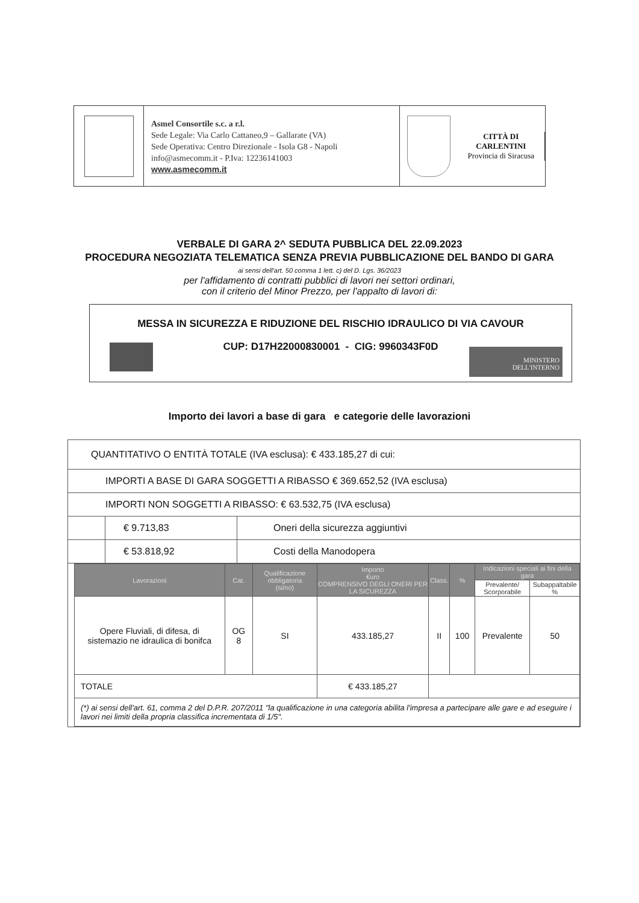Asmel Consortile s.c. a r.l.
Sede Legale: Via Carlo Cattaneo,9 – Gallarate (VA)
Sede Operativa: Centro Direzionale - Isola G8 - Napoli
info@asmecomm.it - P.Iva: 12236141003
www.asmecomm.it
CITTÀ DI CARLENTINI
Provincia di Siracusa
VERBALE DI GARA 2^ SEDUTA PUBBLICA DEL 22.09.2023
PROCEDURA NEGOZIATA TELEMATICA SENZA PREVIA PUBBLICAZIONE DEL BANDO DI GARA
ai sensi dell'art. 50 comma 1 lett. c) del D. Lgs. 36/2023
per l'affidamento di contratti pubblici di lavori nei settori ordinari,
con il criterio del Minor Prezzo, per l'appalto di lavori di:
MESSA IN SICUREZZA E RIDUZIONE DEL RISCHIO IDRAULICO DI VIA CAVOUR
CUP: D17H22000830001 - CIG: 9960343F0D
MINISTERO
DELL'INTERNO
Importo dei lavori a base di gara e categorie delle lavorazioni
| QUANTITATIVO O ENTITÀ TOTALE (IVA esclusa): € 433.185,27 di cui: | | |
| IMPORTI A BASE DI GARA SOGGETTI A RIBASSO € 369.652,52 (IVA esclusa) | | |
| IMPORTI NON SOGGETTI A RIBASSO: € 63.532,75 (IVA esclusa) | | |
| | € 9.713,83 | Oneri della sicurezza aggiuntivi |
| | € 53.818,92 | Costi della Manodopera |
| / Lavorazioni / Cat. / Qualificazione obbligatoria (si/no) / Importo €uro COMPRENSIVO DEGLI ONERI PER LA SICUREZZA / Class. / % / Indicazioni speciali ai fini della gara / / / --- / --- / --- / --- / --- / --- / --- / --- / / / / / / / / Prevalente/ Scorporabile / Subappaltabile % / / Opere Fluviali, di difesa, di sistemazio ne idraulica di bonifca / OG 8 / SI / 433.185,27 / II / 100 / Prevalente / 50 / / TOTALE / / / € 433.185,27 / / / / / / (*) ai sensi dell'art. 61, comma 2 del D.P.R. 207/2011 "la qualificazione in una categoria abilita l'impresa a partecipare alle gare e ad eseguire i lavori nei limiti della propria classifica incrementata di 1/5". / / / / / / / / | | |